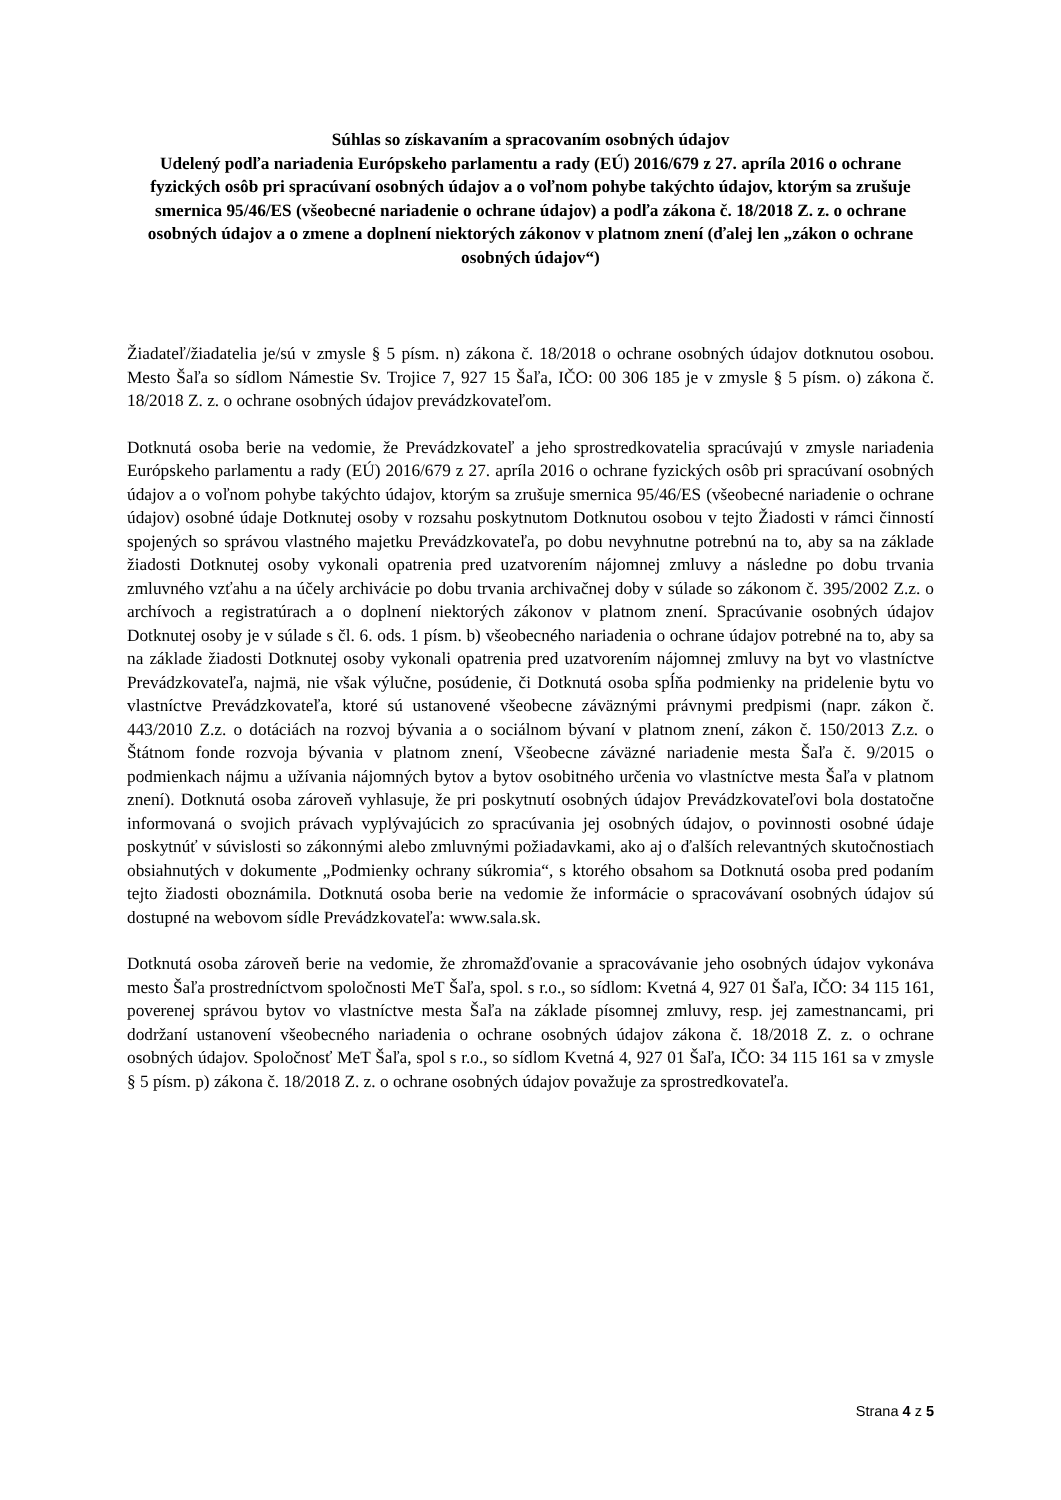Súhlas so získavaním a spracovaním osobných údajov
Udelený podľa nariadenia Európskeho parlamentu a rady (EÚ) 2016/679 z 27. apríla 2016 o ochrane fyzických osôb pri spracúvaní osobných údajov a o voľnom pohybe takýchto údajov, ktorým sa zrušuje smernica 95/46/ES (všeobecné nariadenie o ochrane údajov) a podľa zákona č. 18/2018 Z. z. o ochrane osobných údajov a o zmene a doplnení niektorých zákonov v platnom znení (ďalej len „zákon o ochrane osobných údajov“)
Žiadateľ/žiadatelia je/sú v zmysle § 5 písm. n) zákona č. 18/2018 o ochrane osobných údajov dotknutou osobou. Mesto Šaľa so sídlom Námestie Sv. Trojice 7, 927 15 Šaľa, IČO: 00 306 185 je v zmysle § 5 písm. o) zákona č. 18/2018 Z. z. o ochrane osobných údajov prevádzkovateľom.
Dotknutá osoba berie na vedomie, že Prevádzkovateľ a jeho sprostredkovatelia spracúvajú v zmysle nariadenia Európskeho parlamentu a rady (EÚ) 2016/679 z 27. apríla 2016 o ochrane fyzických osôb pri spracúvaní osobných údajov a o voľnom pohybe takýchto údajov, ktorým sa zrušuje smernica 95/46/ES (všeobecné nariadenie o ochrane údajov) osobné údaje Dotknutej osoby v rozsahu poskytnutom Dotknutou osobou v tejto Žiadosti v rámci činností spojených so správou vlastného majetku Prevádzkovateľa, po dobu nevyhnutne potrebnú na to, aby sa na základe žiadosti Dotknutej osoby vykonali opatrenia pred uzatvorením nájomnej zmluvy a následne po dobu trvania zmluvného vzťahu a na účely archivácie po dobu trvania archivačnej doby v súlade so zákonom č. 395/2002 Z.z. o archívoch a registratúrach a o doplnení niektorých zákonov v platnom znení. Spracúvanie osobných údajov Dotknutej osoby je v súlade s čl. 6. ods. 1 písm. b) všeobecného nariadenia o ochrane údajov potrebné na to, aby sa na základe žiadosti Dotknutej osoby vykonali opatrenia pred uzatvorením nájomnej zmluvy na byt vo vlastníctve Prevádzkovateľa, najmä, nie však výlučne, posúdenie, či Dotknutá osoba spĺňa podmienky na pridelenie bytu vo vlastníctve Prevádzkovateľa, ktoré sú ustanovené všeobecne záväznými právnymi predpismi (napr. zákon č. 443/2010 Z.z. o dotáciách na rozvoj bývania a o sociálnom bývaní v platnom znení, zákon č. 150/2013 Z.z. o Štátnom fonde rozvoja bývania v platnom znení, Všeobecne záväzné nariadenie mesta Šaľa č. 9/2015 o podmienkach nájmu a užívania nájomných bytov a bytov osobitného určenia vo vlastníctve mesta Šaľa v platnom znení). Dotknutá osoba zároveň vyhlasuje, že pri poskytnutí osobných údajov Prevádzkovateľovi bola dostatočne informovaná o svojich právach vyplývajúcich zo spracúvania jej osobných údajov, o povinnosti osobné údaje poskytnúť v súvislosti so zákonnými alebo zmluvnými požiadavkami, ako aj o ďalších relevantných skutočnostiach obsiahnutých v dokumente „Podmienky ochrany súkromia“, s ktorého obsahom sa Dotknutá osoba pred podaním tejto žiadosti oboznámila. Dotknutá osoba berie na vedomie že informácie o spracovávaní osobných údajov sú dostupné na webovom sídle Prevádzkovateľa: www.sala.sk.
Dotknutá osoba zároveň berie na vedomie, že zhromažďovanie a spracovávanie jeho osobných údajov vykonáva mesto Šaľa prostredníctvom spoločnosti MeT Šaľa, spol. s r.o., so sídlom: Kvetná 4, 927 01 Šaľa, IČO: 34 115 161, poverenej správou bytov vo vlastníctve mesta Šaľa na základe písomnej zmluvy, resp. jej zamestnancami, pri dodržaní ustanovení všeobecného nariadenia o ochrane osobných údajov zákona č. 18/2018 Z. z. o ochrane osobných údajov. Spoločnosť MeT Šaľa, spol s r.o., so sídlom Kvetná 4, 927 01 Šaľa, IČO: 34 115 161 sa v zmysle § 5 písm. p) zákona č. 18/2018 Z. z. o ochrane osobných údajov považuje za sprostredkovateľa.
Strana 4 z 5